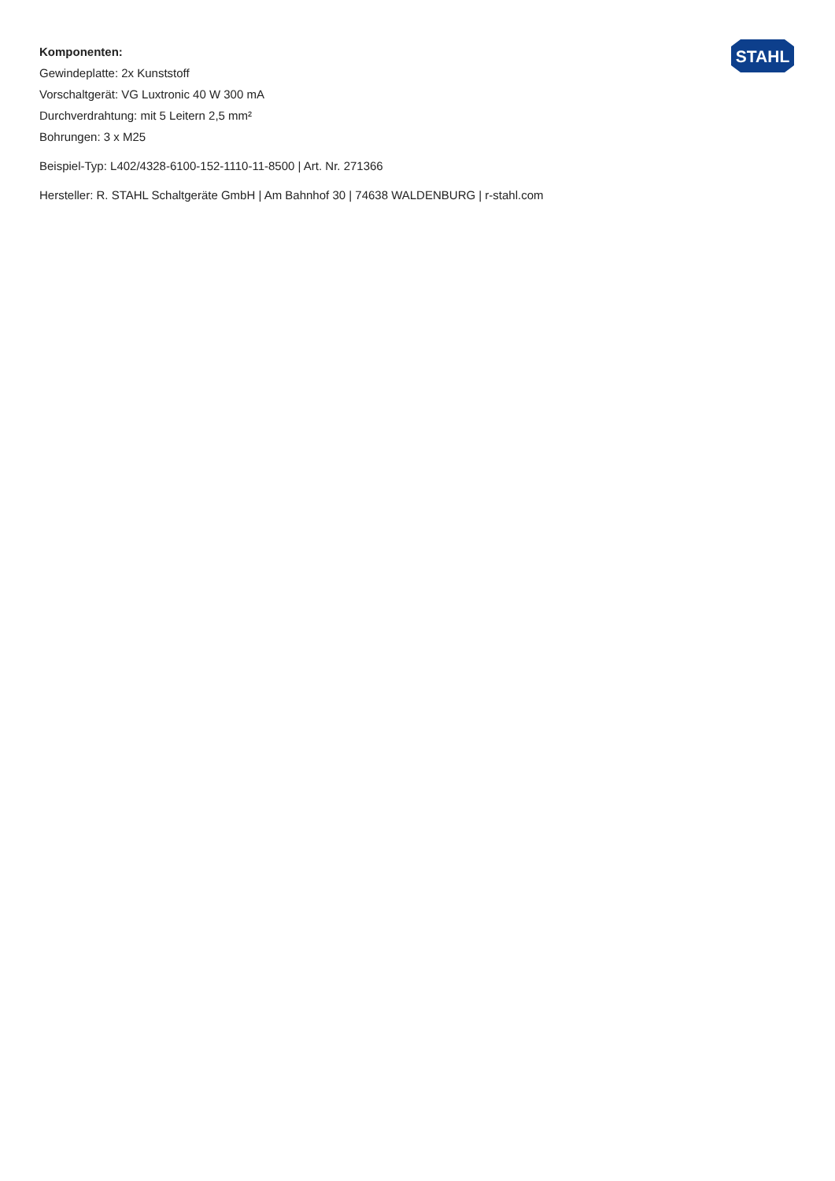STAHL
Komponenten:
Gewindeplatte: 2x Kunststoff
Vorschaltgerät: VG Luxtronic 40 W 300 mA
Durchverdrahtung: mit 5 Leitern 2,5 mm²
Bohrungen: 3 x M25
Beispiel-Typ: L402/4328-6100-152-1110-11-8500 | Art. Nr. 271366
Hersteller: R. STAHL Schaltgeräte GmbH | Am Bahnhof 30 | 74638 WALDENBURG | r-stahl.com